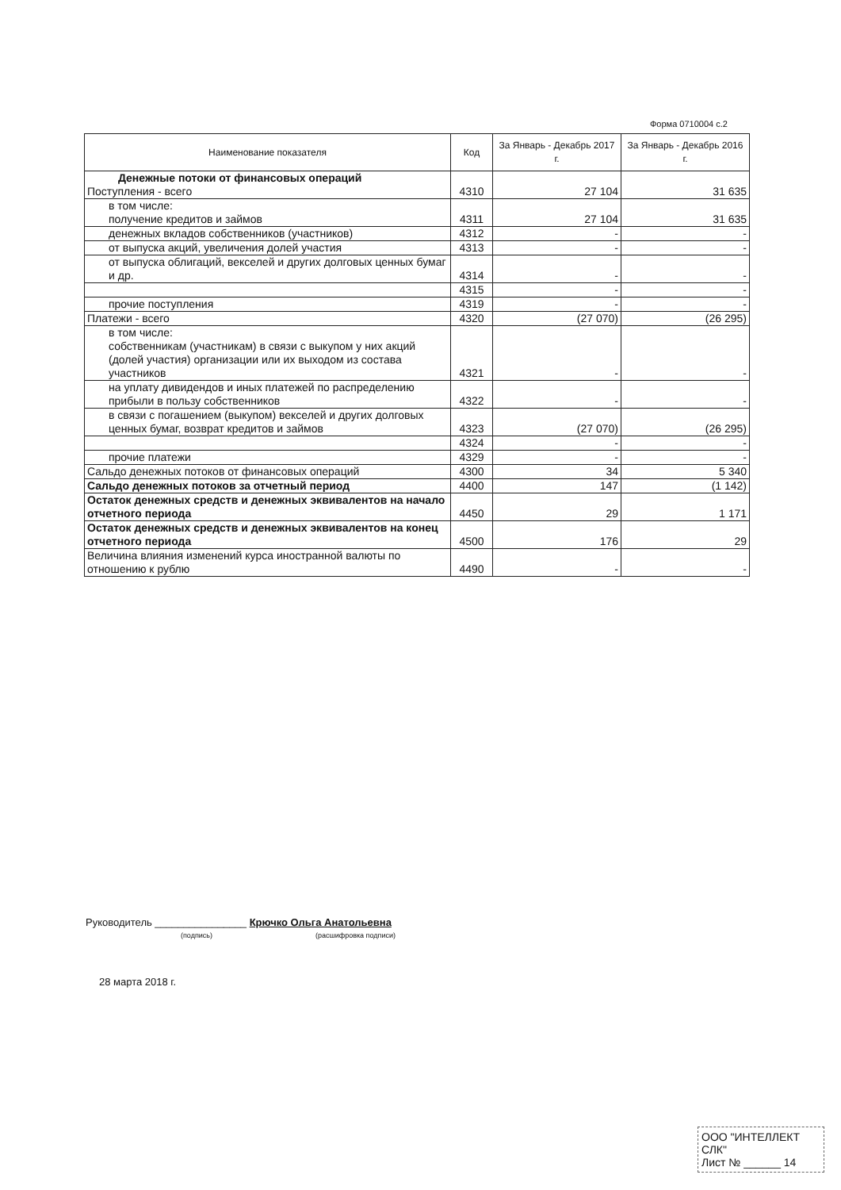Форма 0710004 с.2
| Наименование показателя | Код | За Январь - Декабрь 2017 г. | За Январь - Декабрь 2016 г. |
| --- | --- | --- | --- |
| Денежные потоки от финансовых операций Поступления - всего | 4310 | 27 104 | 31 635 |
| в том числе: получение кредитов и займов | 4311 | 27 104 | 31 635 |
| денежных вкладов собственников (участников) | 4312 | - | - |
| от выпуска акций, увеличения долей участия | 4313 | - | - |
| от выпуска облигаций, векселей и других долговых ценных бумаг и др. | 4314 | - | - |
| | 4315 | - | - |
| прочие поступления | 4319 | - | - |
| Платежи - всего | 4320 | (27 070) | (26 295) |
| в том числе: собственникам (участникам) в связи с выкупом у них акций (долей участия) организации или их выходом из состава участников | 4321 | - | - |
| на уплату дивидендов и иных платежей по распределению прибыли в пользу собственников | 4322 | - | - |
| в связи с погашением (выкупом) векселей и других долговых ценных бумаг, возврат кредитов и займов | 4323 | (27 070) | (26 295) |
| | 4324 | - | - |
| прочие платежи | 4329 | - | - |
| Сальдо денежных потоков от финансовых операций | 4300 | 34 | 5 340 |
| Сальдо денежных потоков за отчетный период | 4400 | 147 | (1 142) |
| Остаток денежных средств и денежных эквивалентов на начало отчетного периода | 4450 | 29 | 1 171 |
| Остаток денежных средств и денежных эквивалентов на конец отчетного периода | 4500 | 176 | 29 |
| Величина влияния изменений курса иностранной валюты по отношению к рублю | 4490 | - | - |
Руководитель ________________ Крючко Ольга Анатольевна
(подпись) (расшифровка подписи)
28 марта 2018 г.
ООО "ИНТЕЛЛЕКТ СЛК"
Лист № ______ 14